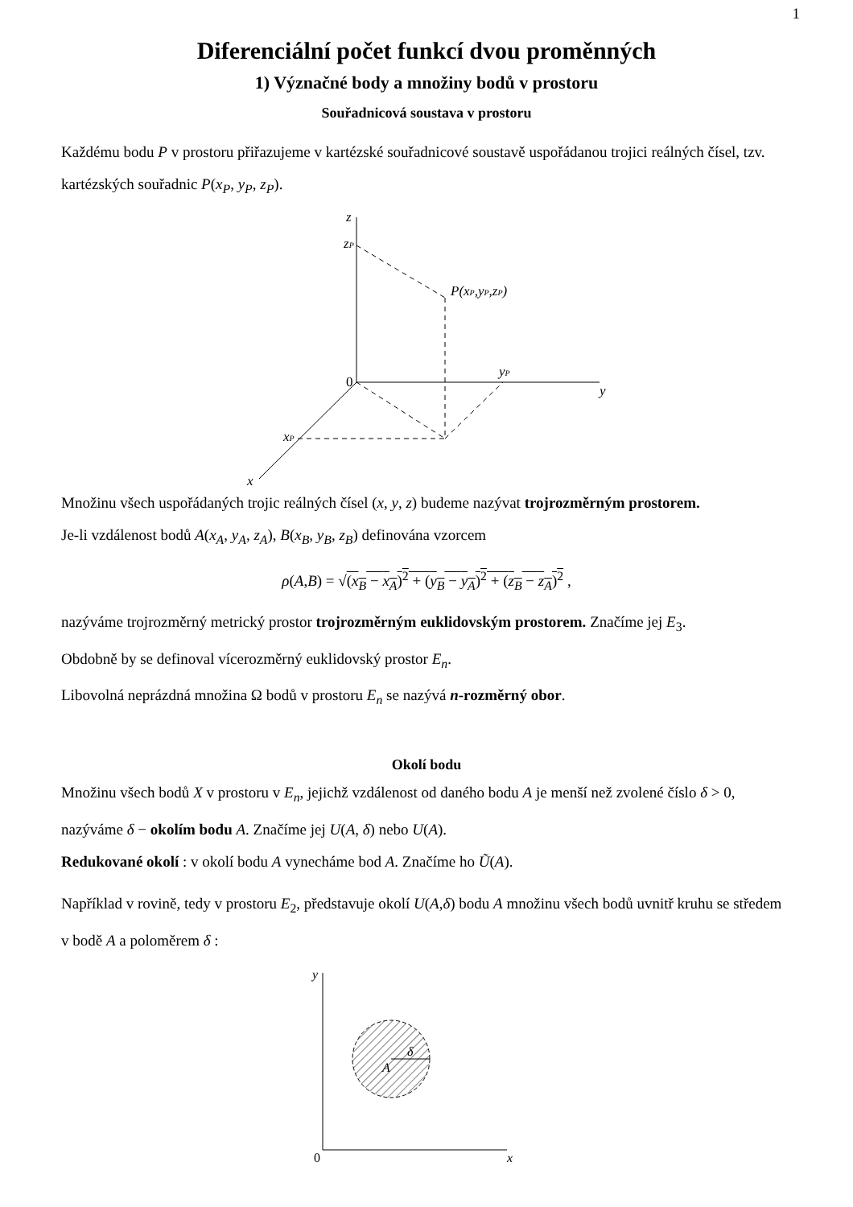1
Diferenciální počet funkcí dvou proměnných
1) Význačné body a množiny bodů v prostoru
Souřadnicová soustava v prostoru
Každému bodu P v prostoru přiřazujeme v kartézské souřadnicové soustavě uspořádanou trojici reálných čísel, tzv. kartézských souřadnic P(x<sub>P</sub>, y<sub>P</sub>, z<sub>P</sub>).
z
zP
P(xP,yP,zP)
0
yP
y
xP
x
Množinu všech uspořádaných trojic reálných čísel (x, y, z) budeme nazývat trojrozměrným prostorem.
Je-li vzdálenost bodů A(x<sub>A</sub>, y<sub>A</sub>, z<sub>A</sub>), B(x<sub>B</sub>, y<sub>B</sub>, z<sub>B</sub>) definována vzorcem
ρ(A,B) = √(x<sub>B</sub> − x<sub>A</sub>)<sup>2</sup> + (y<sub>B</sub> − y<sub>A</sub>)<sup>2</sup> + (z<sub>B</sub> − z<sub>A</sub>)<sup>2</sup> ,
nazýváme trojrozměrný metrický prostor trojrozměrným euklidovským prostorem. Značíme jej E<sub>3</sub>.
Obdobně by se definoval vícerozměrný euklidovský prostor E<sub>n</sub>.
Libovolná neprázdná množina Ω bodů v prostoru E<sub>n</sub> se nazývá n-rozměrný obor.
Okolí bodu
Množinu všech bodů X v prostoru v E<sub>n</sub>, jejichž vzdálenost od daného bodu A je menší než zvolené číslo δ > 0, nazýváme δ − okolím bodu A. Značíme jej U(A, δ) nebo U(A).
Redukované okolí : v okolí bodu A vynecháme bod A. Značíme ho Ũ(A).
Například v rovině, tedy v prostoru E<sub>2</sub>, představuje okolí U(A,δ) bodu A množinu všech bodů uvnitř kruhu se středem v bodě A a poloměrem δ :
y
0
x
A
δ